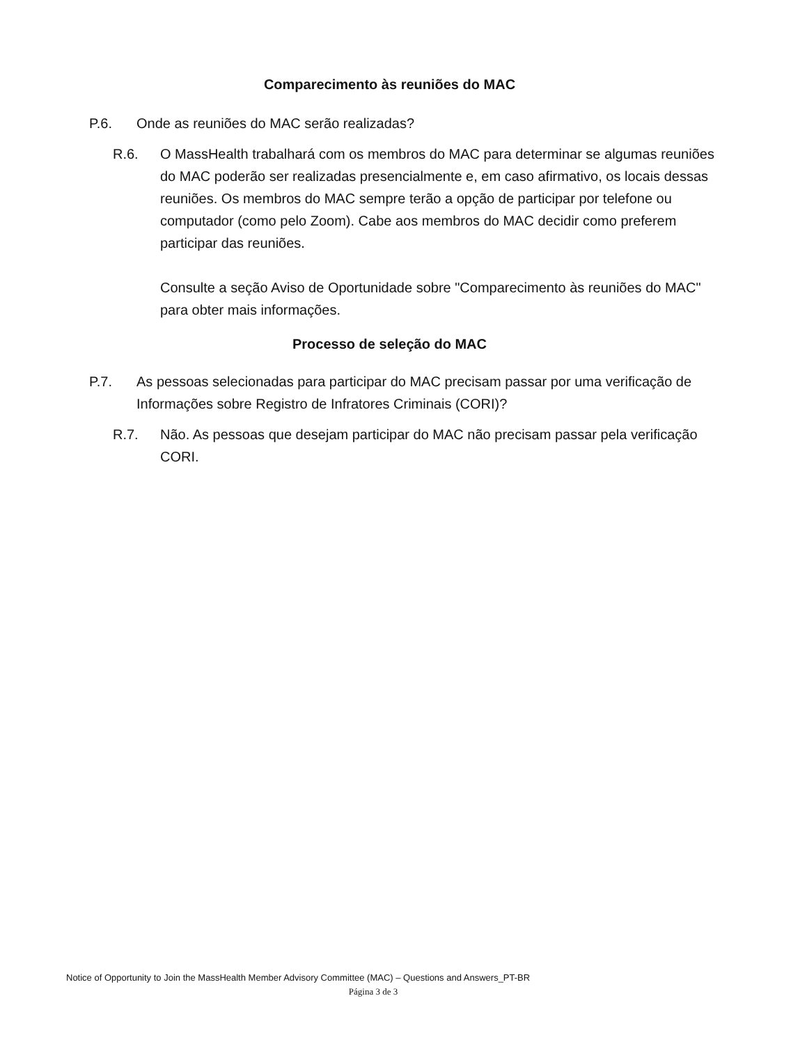Comparecimento às reuniões do MAC
P.6. Onde as reuniões do MAC serão realizadas?
R.6. O MassHealth trabalhará com os membros do MAC para determinar se algumas reuniões do MAC poderão ser realizadas presencialmente e, em caso afirmativo, os locais dessas reuniões. Os membros do MAC sempre terão a opção de participar por telefone ou computador (como pelo Zoom). Cabe aos membros do MAC decidir como preferem participar das reuniões.
Consulte a seção Aviso de Oportunidade sobre "Comparecimento às reuniões do MAC" para obter mais informações.
Processo de seleção do MAC
P.7. As pessoas selecionadas para participar do MAC precisam passar por uma verificação de Informações sobre Registro de Infratores Criminais (CORI)?
R.7. Não. As pessoas que desejam participar do MAC não precisam passar pela verificação CORI.
Notice of Opportunity to Join the MassHealth Member Advisory Committee (MAC) – Questions and Answers_PT-BR
Página 3 de 3